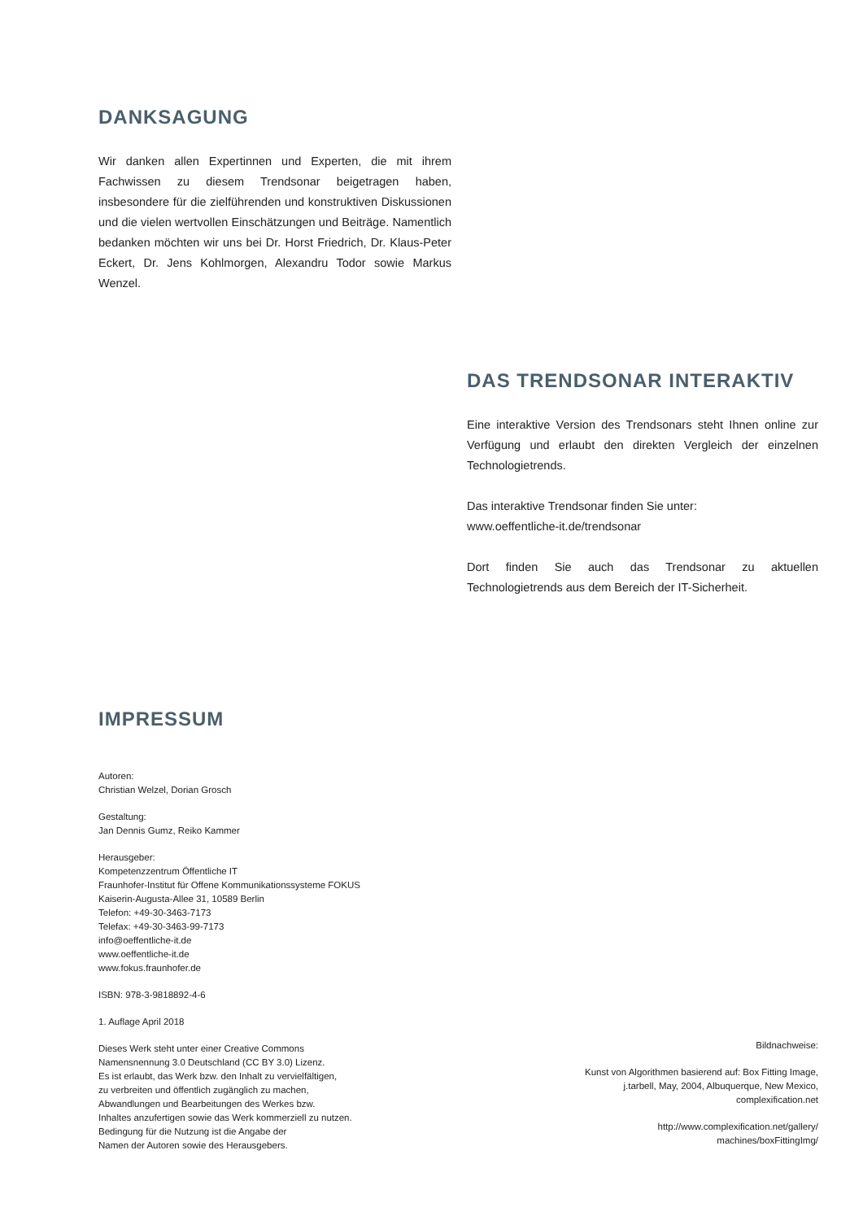DANKSAGUNG
Wir danken allen Expertinnen und Experten, die mit ihrem Fachwissen zu diesem Trendsonar beigetragen haben, insbesondere für die zielführenden und konstruktiven Diskussionen und die vielen wertvollen Einschätzungen und Beiträge. Namentlich bedanken möchten wir uns bei Dr. Horst Friedrich, Dr. Klaus-Peter Eckert, Dr. Jens Kohlmorgen, Alexandru Todor sowie Markus Wenzel.
DAS TRENDSONAR INTERAKTIV
Eine interaktive Version des Trendsonars steht Ihnen online zur Verfügung und erlaubt den direkten Vergleich der einzelnen Technologietrends.
Das interaktive Trendsonar finden Sie unter:
www.oeffentliche-it.de/trendsonar
Dort finden Sie auch das Trendsonar zu aktuellen Technologietrends aus dem Bereich der IT-Sicherheit.
IMPRESSUM
Autoren:
Christian Welzel, Dorian Grosch
Gestaltung:
Jan Dennis Gumz, Reiko Kammer
Herausgeber:
Kompetenzzentrum Öffentliche IT
Fraunhofer-Institut für Offene Kommunikationssysteme FOKUS
Kaiserin-Augusta-Allee 31, 10589 Berlin
Telefon: +49-30-3463-7173
Telefax: +49-30-3463-99-7173
info@oeffentliche-it.de
www.oeffentliche-it.de
www.fokus.fraunhofer.de
ISBN: 978-3-9818892-4-6
1. Auflage April 2018
Dieses Werk steht unter einer Creative Commons
Namensnennung 3.0 Deutschland (CC BY 3.0) Lizenz.
Es ist erlaubt, das Werk bzw. den Inhalt zu vervielfältigen,
zu verbreiten und öffentlich zugänglich zu machen,
Abwandlungen und Bearbeitungen des Werkes bzw.
Inhaltes anzufertigen sowie das Werk kommerziell zu nutzen.
Bedingung für die Nutzung ist die Angabe der
Namen der Autoren sowie des Herausgebers.
Bildnachweise:
Kunst von Algorithmen basierend auf: Box Fitting Image, j.tarbell, May, 2004, Albuquerque, New Mexico, complexification.net
http://www.complexification.net/gallery/
machines/boxFittingImg/